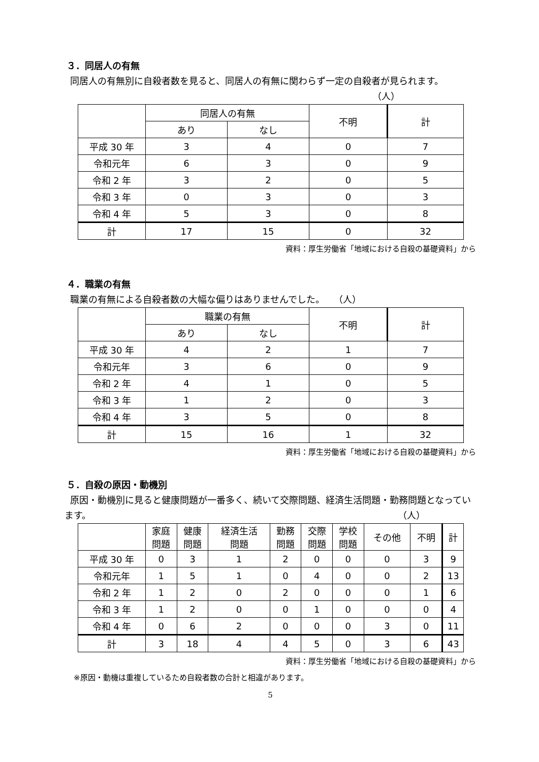３．同居人の有無
同居人の有無別に自殺者数を見ると、同居人の有無に関わらず一定の自殺者が見られます。 （人）
| | 同居人の有無 | | 不明 | 計 |
| | あり | なし | | |
| 平成 30 年 | 3 | 4 | 0 | 7 |
| 令和元年 | 6 | 3 | 0 | 9 |
| 令和 2 年 | 3 | 2 | 0 | 5 |
| 令和 3 年 | 0 | 3 | 0 | 3 |
| 令和 4 年 | 5 | 3 | 0 | 8 |
| 計 | 17 | 15 | 0 | 32 |
資料：厚生労働省「地域における自殺の基礎資料」から
４．職業の有無
職業の有無による自殺者数の大幅な偏りはありませんでした。　　（人）
| | 職業の有無 | | 不明 | 計 |
| | あり | なし | | |
| 平成 30 年 | 4 | 2 | 1 | 7 |
| 令和元年 | 3 | 6 | 0 | 9 |
| 令和 2 年 | 4 | 1 | 0 | 5 |
| 令和 3 年 | 1 | 2 | 0 | 3 |
| 令和 4 年 | 3 | 5 | 0 | 8 |
| 計 | 15 | 16 | 1 | 32 |
資料：厚生労働省「地域における自殺の基礎資料」から
５．自殺の原因・動機別
原因・動機別に見ると健康問題が一番多く、続いて交際問題、経済生活問題・勤務問題となっています。 （人）
| | 家庭 問題 | 健康 問題 | 経済生活 問題 | 勤務 問題 | 交際 問題 | 学校 問題 | その他 | 不明 | 計 |
| 平成 30 年 | 0 | 3 | 1 | 2 | 0 | 0 | 0 | 3 | 9 |
| 令和元年 | 1 | 5 | 1 | 0 | 4 | 0 | 0 | 2 | 13 |
| 令和 2 年 | 1 | 2 | 0 | 2 | 0 | 0 | 0 | 1 | 6 |
| 令和 3 年 | 1 | 2 | 0 | 0 | 1 | 0 | 0 | 0 | 4 |
| 令和 4 年 | 0 | 6 | 2 | 0 | 0 | 0 | 3 | 0 | 11 |
| 計 | 3 | 18 | 4 | 4 | 5 | 0 | 3 | 6 | 43 |
資料：厚生労働省「地域における自殺の基礎資料」から
※原因・動機は重複しているため自殺者数の合計と相違があります。
5